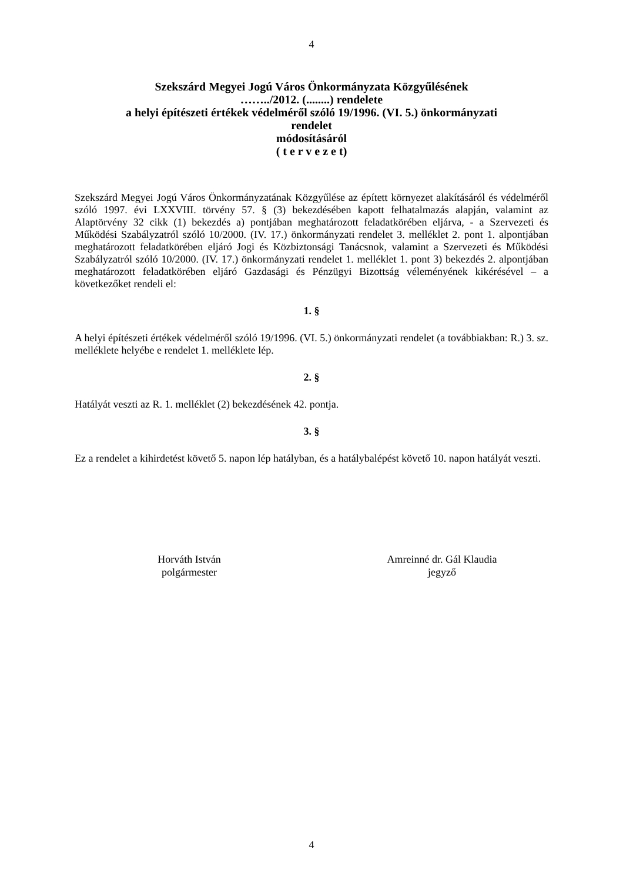4
Szekszárd Megyei Jogú Város Önkormányzata Közgyűlésének
……../2012. (........) rendelete
a helyi építészeti értékek védelméről szóló 19/1996. (VI. 5.) önkormányzati
rendelet
módosításáról
( t e r v e z e t)
Szekszárd Megyei Jogú Város Önkormányzatának Közgyűlése az épített környezet alakításáról és védelméről szóló 1997. évi LXXVIII. törvény 57. § (3) bekezdésében kapott felhatalmazás alapján, valamint az Alaptörvény 32 cikk (1) bekezdés a) pontjában meghatározott feladatkörében eljárva, - a Szervezeti és Működési Szabályzatról szóló 10/2000. (IV. 17.) önkormányzati rendelet 3. melléklet 2. pont 1. alpontjában meghatározott feladatkörében eljáró Jogi és Közbiztonsági Tanácsnok, valamint a Szervezeti és Működési Szabályzatról szóló 10/2000. (IV. 17.) önkormányzati rendelet 1. melléklet 1. pont 3) bekezdés 2. alpontjában meghatározott feladatkörében eljáró Gazdasági és Pénzügyi Bizottság véleményének kikérésével – a következőket rendeli el:
1. §
A helyi építészeti értékek védelméről szóló 19/1996. (VI. 5.) önkormányzati rendelet (a továbbiakban: R.) 3. sz. melléklete helyébe e rendelet 1. melléklete lép.
2. §
Hatályát veszti az R. 1. melléklet (2) bekezdésének 42. pontja.
3. §
Ez a rendelet a kihirdetést követő 5. napon lép hatályban, és a hatálybalépést követő 10. napon hatályát veszti.
Horváth István
polgármester
Amreinné dr. Gál Klaudia
jegyző
4